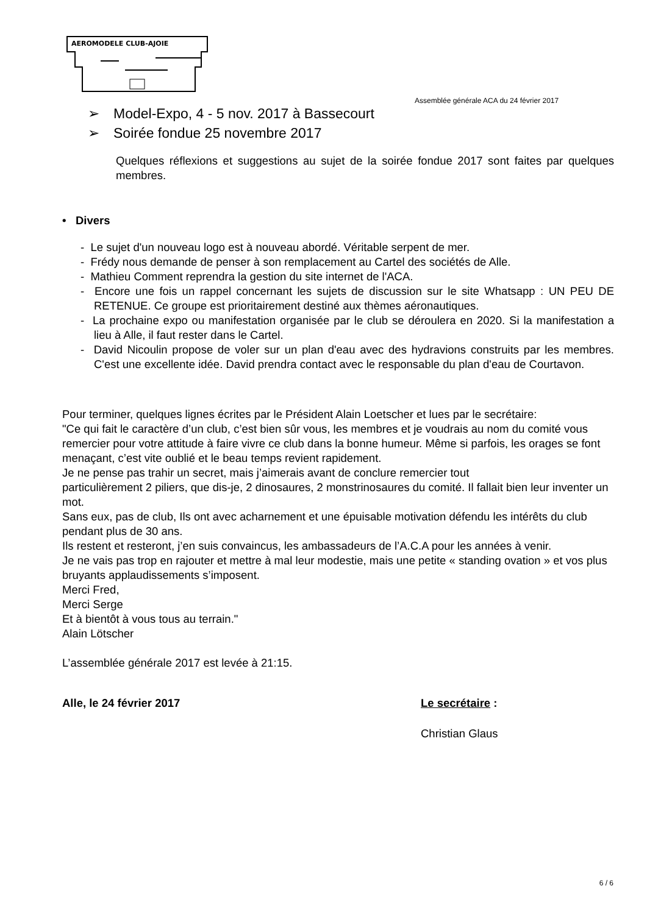AEROMODELE CLUB-AJOIE
Assemblée générale ACA du 24 février 2017
➢ Model-Expo, 4 - 5 nov. 2017 à Bassecourt
➢ Soirée fondue 25 novembre 2017
Quelques réflexions et suggestions au sujet de la soirée fondue 2017 sont faites par quelques membres.
• Divers
- Le sujet d'un nouveau logo est à nouveau abordé. Véritable serpent de mer.
- Frédy nous demande de penser à son remplacement au Cartel des sociétés de Alle.
- Mathieu Comment reprendra la gestion du site internet de l'ACA.
- Encore une fois un rappel concernant les sujets de discussion sur le site Whatsapp : UN PEU DE RETENUE. Ce groupe est prioritairement destiné aux thèmes aéronautiques.
- La prochaine expo ou manifestation organisée par le club se déroulera en 2020. Si la manifestation a lieu à Alle, il faut rester dans le Cartel.
- David Nicoulin propose de voler sur un plan d'eau avec des hydravions construits par les membres. C'est une excellente idée. David prendra contact avec le responsable du plan d'eau de Courtavon.
Pour terminer, quelques lignes écrites par le Président Alain Loetscher et lues par le secrétaire:
"Ce qui fait le caractère d’un club, c’est bien sûr vous, les membres et je voudrais au nom du comité vous remercier pour votre attitude à faire vivre ce club dans la bonne humeur. Même si parfois, les orages se font menaçant, c’est vite oublié et le beau temps revient rapidement.
Je ne pense pas trahir un secret, mais j’aimerais avant de conclure remercier tout
particulièrement 2 piliers, que dis-je, 2 dinosaures, 2 monstrinosaures du comité. Il fallait bien leur inventer un mot.
Sans eux, pas de club, Ils ont avec acharnement et une épuisable motivation défendu les intérêts du club pendant plus de 30 ans.
Ils restent et resteront, j’en suis convaincus, les ambassadeurs de l’A.C.A pour les années à venir.
Je ne vais pas trop en rajouter et mettre à mal leur modestie, mais une petite « standing ovation » et vos plus bruyants applaudissements s’imposent.
Merci Fred,
Merci Serge
Et à bientôt à vous tous au terrain."
Alain Lötscher
L’assemblée générale 2017 est levée à 21:15.
Alle, le 24 février 2017 Le secrétaire :
Christian Glaus
6 / 6